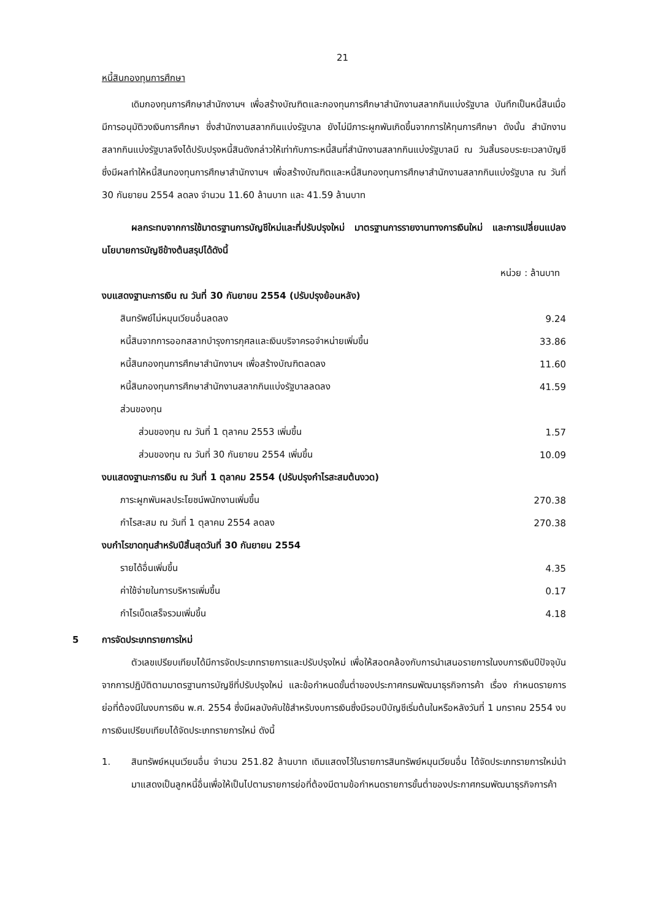21
หนี้สินกองทุนการศึกษา
เดิมกองทุนการศึกษาสำนักงานฯ เพื่อสร้างบัณฑิตและกองทุนการศึกษาสำนักงานสลากกินแบ่งรัฐบาล บันทึกเป็นหนี้สินเมื่อมีการอนุมัติวงเงินการศึกษา ซึ่งสำนักงานสลากกินแบ่งรัฐบาล ยังไม่มีภาระผูกพันเกิดขึ้นจากการให้ทุนการศึกษา ดังนั้น สำนักงานสลากกินแบ่งรัฐบาลจึงได้ปรับปรุงหนี้สินดังกล่าวให้เท่ากับภาระหนี้สินที่สำนักงานสลากกินแบ่งรัฐบาลมี ณ วันสิ้นรอบระยะเวลาบัญชี ซึ่งมีผลทำให้หนี้สินกองทุนการศึกษาสำนักงานฯ เพื่อสร้างบัณฑิตและหนี้สินกองทุนการศึกษาสำนักงานสลากกินแบ่งรัฐบาล ณ วันที่ 30 กันยายน 2554 ลดลง จำนวน 11.60 ล้านบาท และ 41.59 ล้านบาท
ผลกระทบจากการใช้มาตรฐานการบัญชีใหม่และที่ปรับปรุงใหม่ มาตรฐานการรายงานทางการเงินใหม่ และการเปลี่ยนแปลงนโยบายการบัญชีข้างต้นสรุปได้ดังนี้
หน่วย : ล้านบาท
| งบแสดงฐานะการเงิน ณ วันที่ 30 กันยายน 2554 (ปรับปรุงย้อนหลัง) | |
| สินทรัพย์ไม่หมุนเวียนอื่นลดลง | 9.24 |
| หนี้สินจากการออกสลากบำรุงการกุศลและเงินบริจาครอจำหน่ายเพิ่มขึ้น | 33.86 |
| หนี้สินกองทุนการศึกษาสำนักงานฯ เพื่อสร้างบัณฑิตลดลง | 11.60 |
| หนี้สินกองทุนการศึกษาสำนักงานสลากกินแบ่งรัฐบาลลดลง | 41.59 |
| ส่วนของทุน | |
| ส่วนของทุน ณ วันที่ 1 ตุลาคม 2553 เพิ่มขึ้น | 1.57 |
| ส่วนของทุน ณ วันที่ 30 กันยายน 2554 เพิ่มขึ้น | 10.09 |
| งบแสดงฐานะการเงิน ณ วันที่ 1 ตุลาคม 2554 (ปรับปรุงกำไรสะสมต้นงวด) | |
| ภาระผูกพันผลประโยชน์พนักงานเพิ่มขึ้น | 270.38 |
| กำไรสะสม ณ วันที่ 1 ตุลาคม 2554 ลดลง | 270.38 |
| งบกำไรขาดทุนสำหรับปีสิ้นสุดวันที่ 30 กันยายน 2554 | |
| รายได้อื่นเพิ่มขึ้น | 4.35 |
| ค่าใช้จ่ายในการบริหารเพิ่มขึ้น | 0.17 |
| กำไรเบ็ดเสร็จรวมเพิ่มขึ้น | 4.18 |
5 การจัดประเภทรายการใหม่
ตัวเลขเปรียบเทียบได้มีการจัดประเภทรายการและปรับปรุงใหม่ เพื่อให้สอดคล้องกับการนำเสนอรายการในงบการเงินปีปัจจุบัน จากการปฏิบัติตามมาตรฐานการบัญชีที่ปรับปรุงใหม่ และข้อกำหนดขั้นต่ำของประกาศกรมพัฒนาธุรกิจการค้า เรื่อง กำหนดรายการย่อที่ต้องมีในงบการเงิน พ.ศ. 2554 ซึ่งมีผลบังคับใช้สำหรับงบการเงินซึ่งมีรอบปีบัญชีเริ่มต้นในหรือหลังวันที่ 1 มกราคม 2554 งบการเงินเปรียบเทียบได้จัดประเภทรายการใหม่ ดังนี้
1. สินทรัพย์หมุนเวียนอื่น จำนวน 251.82 ล้านบาท เดิมแสดงไว้ในรายการสินทรัพย์หมุนเวียนอื่น ได้จัดประเภทรายการใหม่นำมาแสดงเป็นลูกหนี้อื่นเพื่อให้เป็นไปตามรายการย่อที่ต้องมีตามข้อกำหนดรายการขั้นต่ำของประกาศกรมพัฒนาธุรกิจการค้า